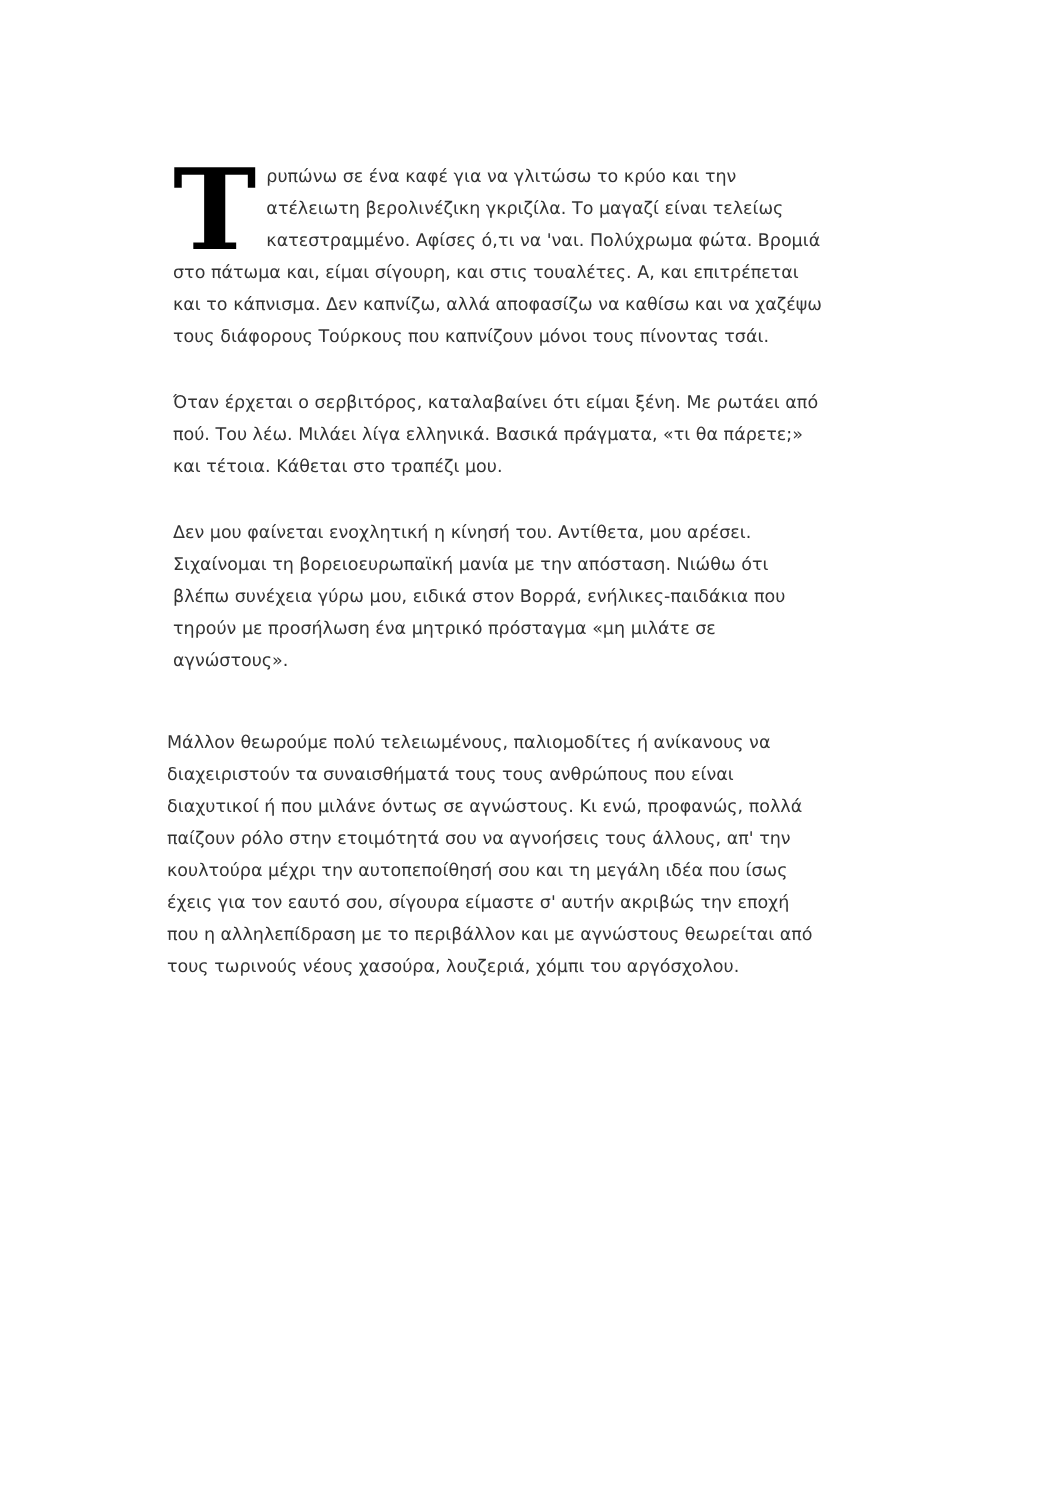Tρυπώνω σε ένα καφέ για να γλιτώσω το κρύο και την ατέλειωτη βερολινέζικη γκριζίλα. Το μαγαζί είναι τελείως κατεστραμμένο. Αφίσες ό,τι να 'ναι. Πολύχρωμα φώτα. Βρομιά στο πάτωμα και, είμαι σίγουρη, και στις τουαλέτες. Α, και επιτρέπεται και το κάπνισμα. Δεν καπνίζω, αλλά αποφασίζω να καθίσω και να χαζέψω τους διάφορους Τούρκους που καπνίζουν μόνοι τους πίνοντας τσάι.
Όταν έρχεται ο σερβιτόρος, καταλαβαίνει ότι είμαι ξένη. Με ρωτάει από πού. Του λέω. Μιλάει λίγα ελληνικά. Βασικά πράγματα, «τι θα πάρετε;» και τέτοια. Κάθεται στο τραπέζι μου.
Δεν μου φαίνεται ενοχλητική η κίνησή του. Αντίθετα, μου αρέσει. Σιχαίνομαι τη βορειοευρωπαϊκή μανία με την απόσταση. Νιώθω ότι βλέπω συνέχεια γύρω μου, ειδικά στον Βορρά, ενήλικες-παιδάκια που τηρούν με προσήλωση ένα μητρικό πρόσταγμα «μη μιλάτε σε αγνώστους».
Μάλλον θεωρούμε πολύ τελειωμένους, παλιομοδίτες ή ανίκανους να διαχειριστούν τα συναισθήματά τους τους ανθρώπους που είναι διαχυτικοί ή που μιλάνε όντως σε αγνώστους. Κι ενώ, προφανώς, πολλά παίζουν ρόλο στην ετοιμότητά σου να αγνοήσεις τους άλλους, απ' την κουλτούρα μέχρι την αυτοπεποίθησή σου και τη μεγάλη ιδέα που ίσως έχεις για τον εαυτό σου, σίγουρα είμαστε σ' αυτήν ακριβώς την εποχή που η αλληλεπίδραση με το περιβάλλον και με αγνώστους θεωρείται από τους τωρινούς νέους χασούρα, λουζεριά, χόμπι του αργόσχολου.